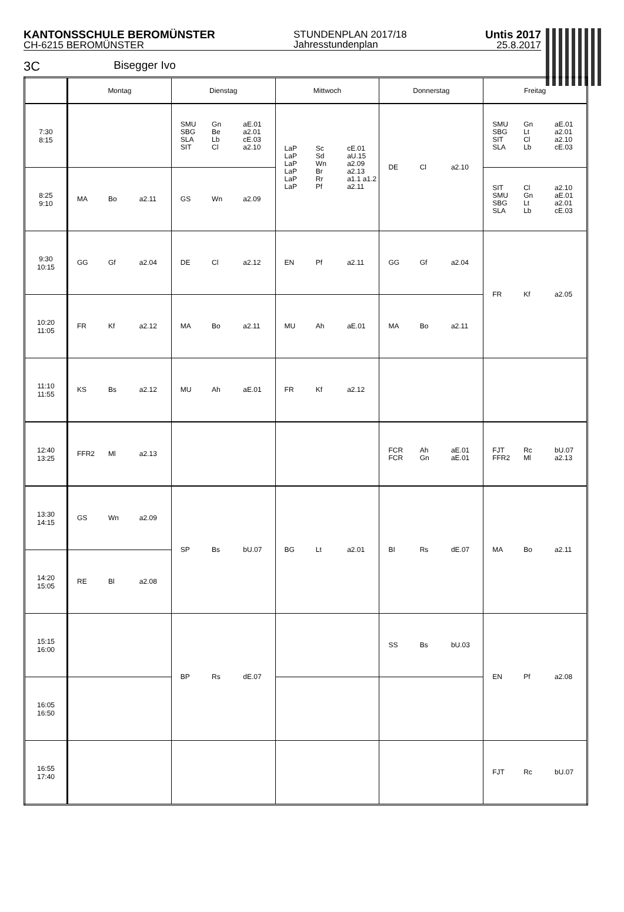KANTONSSCHULE BEROMÜNSTER
CH-6215 BEROMÜNSTER
STUNDENPLAN 2017/18
Jahresstundenplan
Untis 2017
25.8.2017
3C Bisegger Ivo
| | Montag | Dienstag | Mittwoch | Donnerstag | Freitag |
| --- | --- | --- | --- | --- | --- |
| 7:30 8:15 | | SMU SBG SLA SIT Gn Be Lb Cl aE.01 a2.01 cE.03 a2.10 | LaP LaP LaP LaP LaP LaP Sc Sd Wn Br Rr Pf cE.01 aU.15 a2.09 a2.13 a1.1 a1.2 a2.11 | DE Cl a2.10 | SMU SBG SIT SLA Gn Lt Cl Lb aE.01 a2.01 a2.10 cE.03 |
| 8:25 9:10 | MA Bo a2.11 | GS Wn a2.09 | | | SIT SMU SBG SLA Cl Gn Lt Lb a2.10 aE.01 a2.01 cE.03 |
| 9:30 10:15 | GG Gf a2.04 | DE Cl a2.12 | EN Pf a2.11 | GG Gf a2.04 | FR Kf a2.05 |
| 10:20 11:05 | FR Kf a2.12 | MA Bo a2.11 | MU Ah aE.01 | MA Bo a2.11 | |
| 11:10 11:55 | KS Bs a2.12 | MU Ah aE.01 | FR Kf a2.12 | | |
| 12:40 13:25 | FFR2 Ml a2.13 | | | FCR FCR Ah Gn aE.01 aE.01 | FJT FFR2 Rc Ml bU.07 a2.13 |
| 13:30 14:15 | GS Wn a2.09 | SP Bs bU.07 | BG Lt a2.01 | BI Rs dE.07 | MA Bo a2.11 |
| 14:20 15:05 | RE Bl a2.08 | | | | |
| 15:15 16:00 | | BP Rs dE.07 | | SS Bs bU.03 | EN Pf a2.08 |
| 16:05 16:50 | | | | | |
| 16:55 17:40 | | | | | FJT Rc bU.07 |